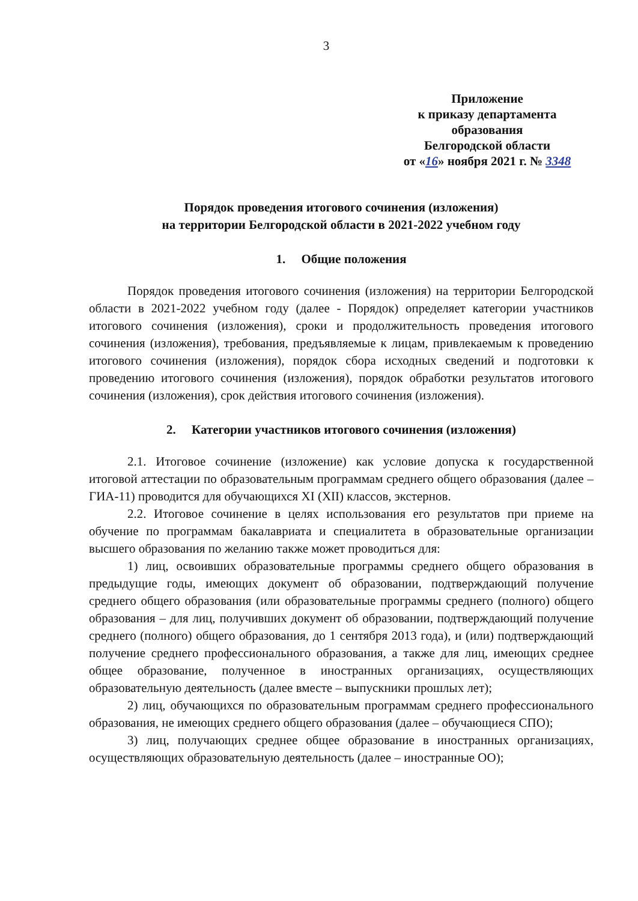3
Приложение
к приказу департамента образования
Белгородской области
от «16» ноября 2021 г. № 3348
Порядок проведения итогового сочинения (изложения)
на территории Белгородской области в 2021-2022 учебном году
1. Общие положения
Порядок проведения итогового сочинения (изложения) на территории Белгородской области в 2021-2022 учебном году (далее - Порядок) определяет категории участников итогового сочинения (изложения), сроки и продолжительность проведения итогового сочинения (изложения), требования, предъявляемые к лицам, привлекаемым к проведению итогового сочинения (изложения), порядок сбора исходных сведений и подготовки к проведению итогового сочинения (изложения), порядок обработки результатов итогового сочинения (изложения), срок действия итогового сочинения (изложения).
2. Категории участников итогового сочинения (изложения)
2.1. Итоговое сочинение (изложение) как условие допуска к государственной итоговой аттестации по образовательным программам среднего общего образования (далее – ГИА-11) проводится для обучающихся XI (XII) классов, экстернов.
2.2. Итоговое сочинение в целях использования его результатов при приеме на обучение по программам бакалавриата и специалитета в образовательные организации высшего образования по желанию также может проводиться для:
1) лиц, освоивших образовательные программы среднего общего образования в предыдущие годы, имеющих документ об образовании, подтверждающий получение среднего общего образования (или образовательные программы среднего (полного) общего образования – для лиц, получивших документ об образовании, подтверждающий получение среднего (полного) общего образования, до 1 сентября 2013 года), и (или) подтверждающий получение среднего профессионального образования, а также для лиц, имеющих среднее общее образование, полученное в иностранных организациях, осуществляющих образовательную деятельность (далее вместе – выпускники прошлых лет);
2) лиц, обучающихся по образовательным программам среднего профессионального образования, не имеющих среднего общего образования (далее – обучающиеся СПО);
3) лиц, получающих среднее общее образование в иностранных организациях, осуществляющих образовательную деятельность (далее – иностранные ОО);